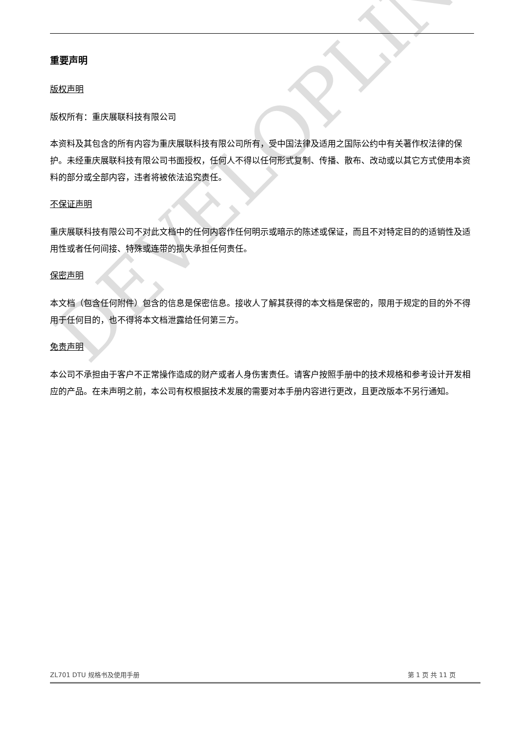DEVELOPLINK
重要声明
版权声明
版权所有：重庆展联科技有限公司
本资料及其包含的所有内容为重庆展联科技有限公司所有，受中国法律及适用之国际公约中有关著作权法律的保护。未经重庆展联科技有限公司书面授权，任何人不得以任何形式复制、传播、散布、改动或以其它方式使用本资料的部分或全部内容，违者将被依法追究责任。
不保证声明
重庆展联科技有限公司不对此文档中的任何内容作任何明示或暗示的陈述或保证，而且不对特定目的的适销性及适用性或者任何间接、特殊或连带的损失承担任何责任。
保密声明
本文档（包含任何附件）包含的信息是保密信息。接收人了解其获得的本文档是保密的，限用于规定的目的外不得用于任何目的，也不得将本文档泄露给任何第三方。
免责声明
本公司不承担由于客户不正常操作造成的财产或者人身伤害责任。请客户按照手册中的技术规格和参考设计开发相应的产品。在未声明之前，本公司有权根据技术发展的需要对本手册内容进行更改，且更改版本不另行通知。
ZL701 DTU 规格书及使用手册 第 1 页 共 11 页